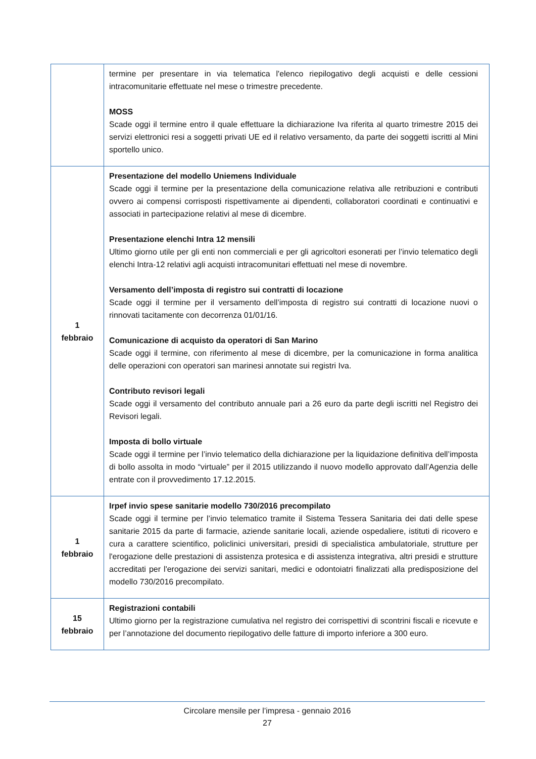| | termine per presentare in via telematica l'elenco riepilogativo degli acquisti e delle cessioni intracomunitarie effettuate nel mese o trimestre precedente. MOSS Scade oggi il termine entro il quale effettuare la dichiarazione Iva riferita al quarto trimestre 2015 dei servizi elettronici resi a soggetti privati UE ed il relativo versamento, da parte dei soggetti iscritti al Mini sportello unico. |
| 1 febbraio | Presentazione del modello Uniemens Individuale Scade oggi il termine per la presentazione della comunicazione relativa alle retribuzioni e contributi ovvero ai compensi corrisposti rispettivamente ai dipendenti, collaboratori coordinati e continuativi e associati in partecipazione relativi al mese di dicembre. Presentazione elenchi Intra 12 mensili Ultimo giorno utile per gli enti non commerciali e per gli agricoltori esonerati per l’invio telematico degli elenchi Intra-12 relativi agli acquisti intracomunitari effettuati nel mese di novembre. Versamento dell’imposta di registro sui contratti di locazione Scade oggi il termine per il versamento dell’imposta di registro sui contratti di locazione nuovi o rinnovati tacitamente con decorrenza 01/01/16. Comunicazione di acquisto da operatori di San Marino Scade oggi il termine, con riferimento al mese di dicembre, per la comunicazione in forma analitica delle operazioni con operatori san marinesi annotate sui registri Iva. Contributo revisori legali Scade oggi il versamento del contributo annuale pari a 26 euro da parte degli iscritti nel Registro dei Revisori legali. Imposta di bollo virtuale Scade oggi il termine per l’invio telematico della dichiarazione per la liquidazione definitiva dell’imposta di bollo assolta in modo “virtuale” per il 2015 utilizzando il nuovo modello approvato dall’Agenzia delle entrate con il provvedimento 17.12.2015. |
| 1 febbraio | Irpef invio spese sanitarie modello 730/2016 precompilato Scade oggi il termine per l’invio telematico tramite il Sistema Tessera Sanitaria dei dati delle spese sanitarie 2015 da parte di farmacie, aziende sanitarie locali, aziende ospedaliere, istituti di ricovero e cura a carattere scientifico, policlinici universitari, presidi di specialistica ambulatoriale, strutture per l'erogazione delle prestazioni di assistenza protesica e di assistenza integrativa, altri presidi e strutture accreditati per l'erogazione dei servizi sanitari, medici e odontoiatri finalizzati alla predisposizione del modello 730/2016 precompilato. |
| 15 febbraio | Registrazioni contabili Ultimo giorno per la registrazione cumulativa nel registro dei corrispettivi di scontrini fiscali e ricevute e per l’annotazione del documento riepilogativo delle fatture di importo inferiore a 300 euro. |
Circolare mensile per l’impresa - gennaio 2016
27